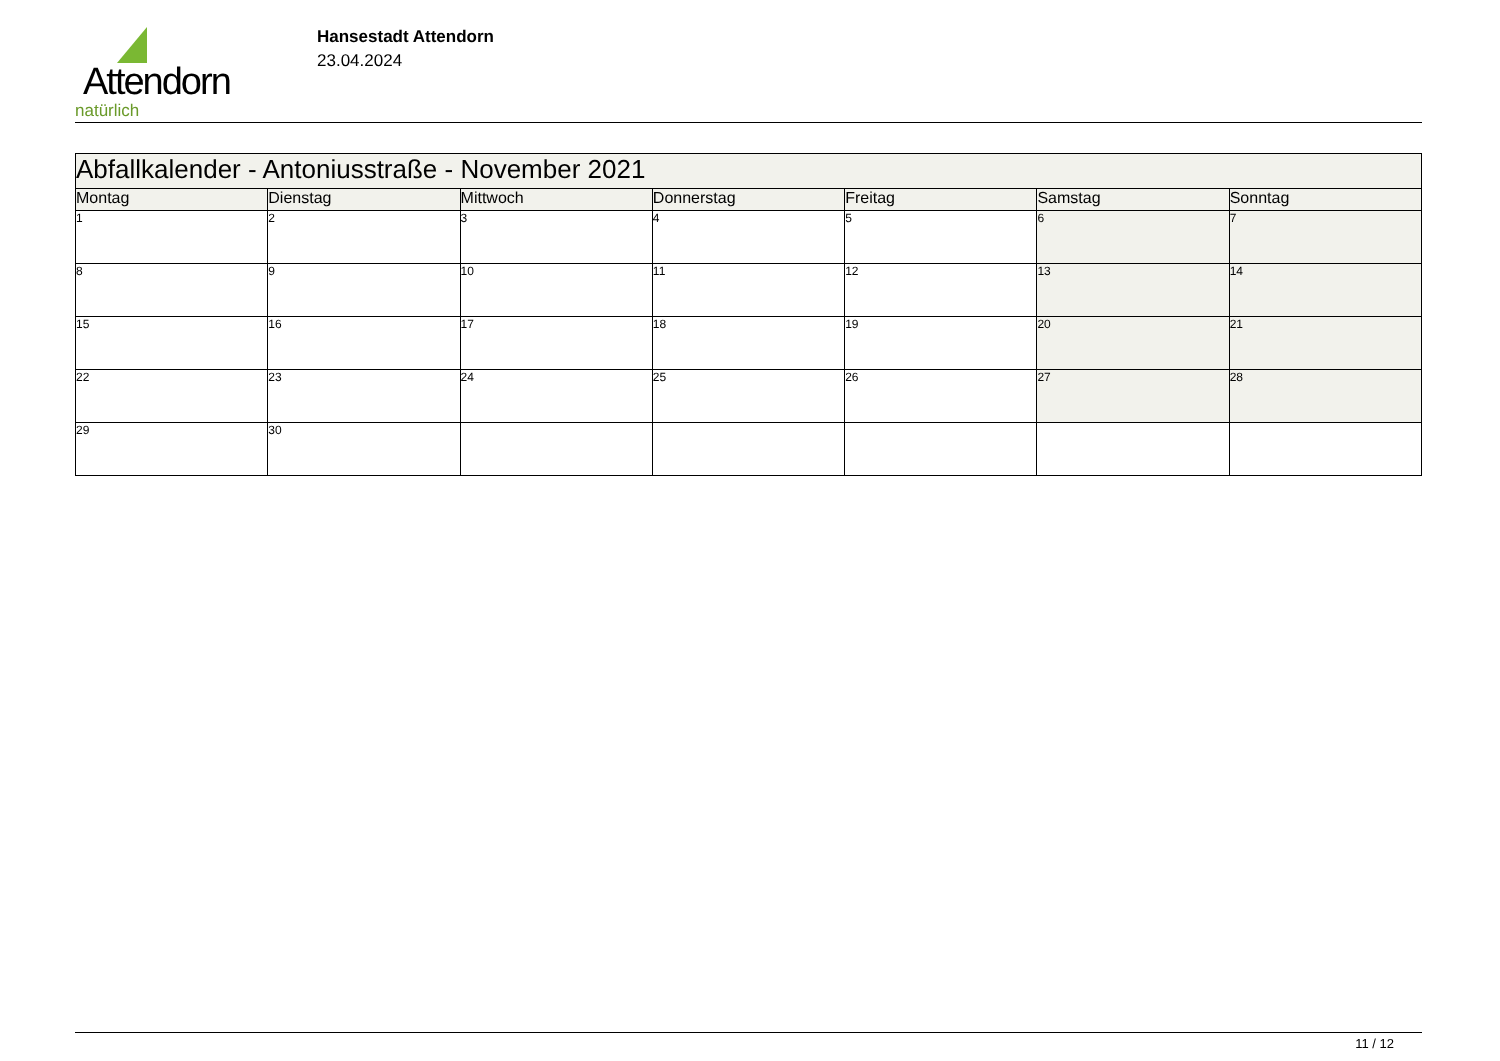Attendorn
natürlich
Hansestadt Attendorn
23.04.2024
| Abfallkalender - Antoniusstraße - November 2021 | | | | | | |
| Montag | Dienstag | Mittwoch | Donnerstag | Freitag | Samstag | Sonntag |
| 1 | 2 | 3 | 4 | 5 | 6 | 7 |
| 8 | 9 | 10 | 11 | 12 | 13 | 14 |
| 15 | 16 | 17 | 18 | 19 | 20 | 21 |
| 22 | 23 | 24 | 25 | 26 | 27 | 28 |
| 29 | 30 | | | | | |
11 / 12